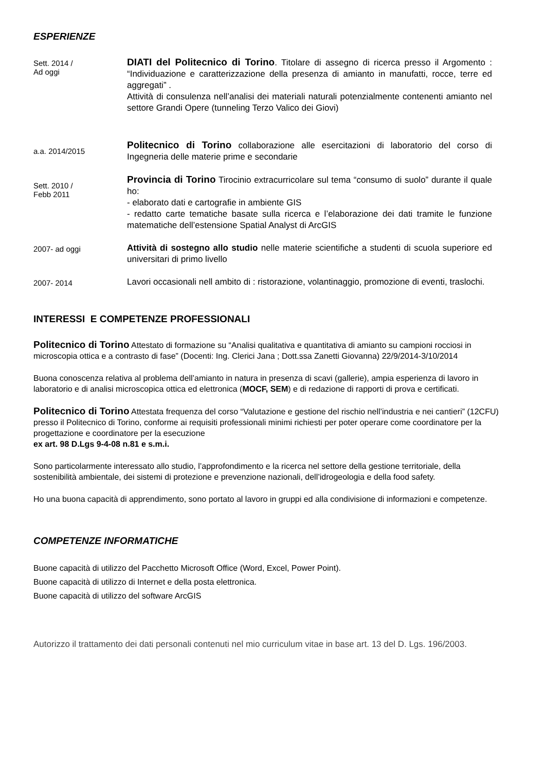ESPERIENZE
Sett. 2014 /
Ad oggi
DIATI del Politecnico di Torino. Titolare di assegno di ricerca presso il Argomento : “Individuazione e caratterizzazione della presenza di amianto in manufatti, rocce, terre ed aggregati” .
Attività di consulenza nell’analisi dei materiali naturali potenzialmente contenenti amianto nel settore Grandi Opere (tunneling Terzo Valico dei Giovi)
a.a. 2014/2015
Politecnico di Torino collaborazione alle esercitazioni di laboratorio del corso di Ingegneria delle materie prime e secondarie
Sett. 2010 /
Febb 2011
Provincia di Torino Tirocinio extracurricolare sul tema “consumo di suolo” durante il quale ho:
- elaborato dati e cartografie in ambiente GIS
- redatto carte tematiche basate sulla ricerca e l’elaborazione dei dati tramite le funzione matematiche dell’estensione Spatial Analyst di ArcGIS
2007- ad oggi
Attività di sostegno allo studio nelle materie scientifiche a studenti di scuola superiore ed universitari di primo livello
2007- 2014
Lavori occasionali nell ambito di : ristorazione, volantinaggio, promozione di eventi, traslochi.
INTERESSI E COMPETENZE PROFESSIONALI
Politecnico di Torino Attestato di formazione su “Analisi qualitativa e quantitativa di amianto su campioni rocciosi in microscopia ottica e a contrasto di fase” (Docenti: Ing. Clerici Jana ; Dott.ssa Zanetti Giovanna) 22/9/2014-3/10/2014
Buona conoscenza relativa al problema dell’amianto in natura in presenza di scavi (gallerie), ampia esperienza di lavoro in laboratorio e di analisi microscopica ottica ed elettronica (MOCF, SEM) e di redazione di rapporti di prova e certificati.
Politecnico di Torino Attestata frequenza del corso “Valutazione e gestione del rischio nell’industria e nei cantieri” (12CFU) presso il Politecnico di Torino, conforme ai requisiti professionali minimi richiesti per poter operare come coordinatore per la progettazione e coordinatore per la esecuzione
ex art. 98 D.Lgs 9-4-08 n.81 e s.m.i.
Sono particolarmente interessato allo studio, l’approfondimento e la ricerca nel settore della gestione territoriale, della sostenibilità ambientale, dei sistemi di protezione e prevenzione nazionali, dell’idrogeologia e della food safety.
Ho una buona capacità di apprendimento, sono portato al lavoro in gruppi ed alla condivisione di informazioni e competenze.
COMPETENZE INFORMATICHE
Buone capacità di utilizzo del Pacchetto Microsoft Office (Word, Excel, Power Point).
Buone capacità di utilizzo di Internet e della posta elettronica.
Buone capacità di utilizzo del software ArcGIS
Autorizzo il trattamento dei dati personali contenuti nel mio curriculum vitae in base art. 13 del D. Lgs. 196/2003.